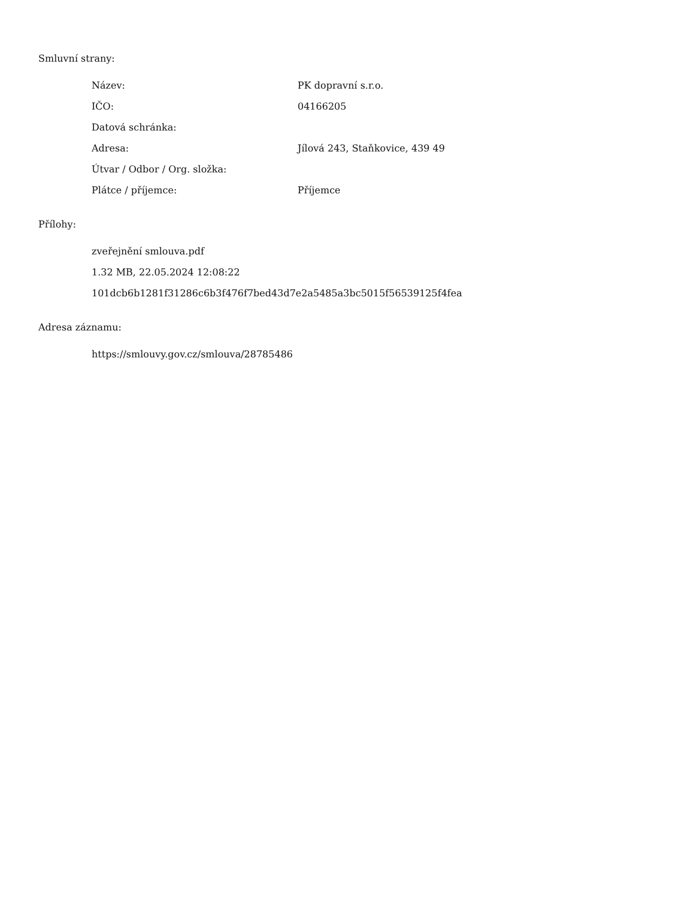Smluvní strany:
| Název: | PK dopravní s.r.o. |
| IČO: | 04166205 |
| Datová schránka: | |
| Adresa: | Jílová 243, Staňkovice, 439 49 |
| Útvar / Odbor / Org. složka: | |
| Plátce / příjemce: | Příjemce |
Přílohy:
zveřejnění smlouva.pdf
1.32 MB, 22.05.2024 12:08:22
101dcb6b1281f31286c6b3f476f7bed43d7e2a5485a3bc5015f56539125f4fea
Adresa záznamu:
https://smlouvy.gov.cz/smlouva/28785486